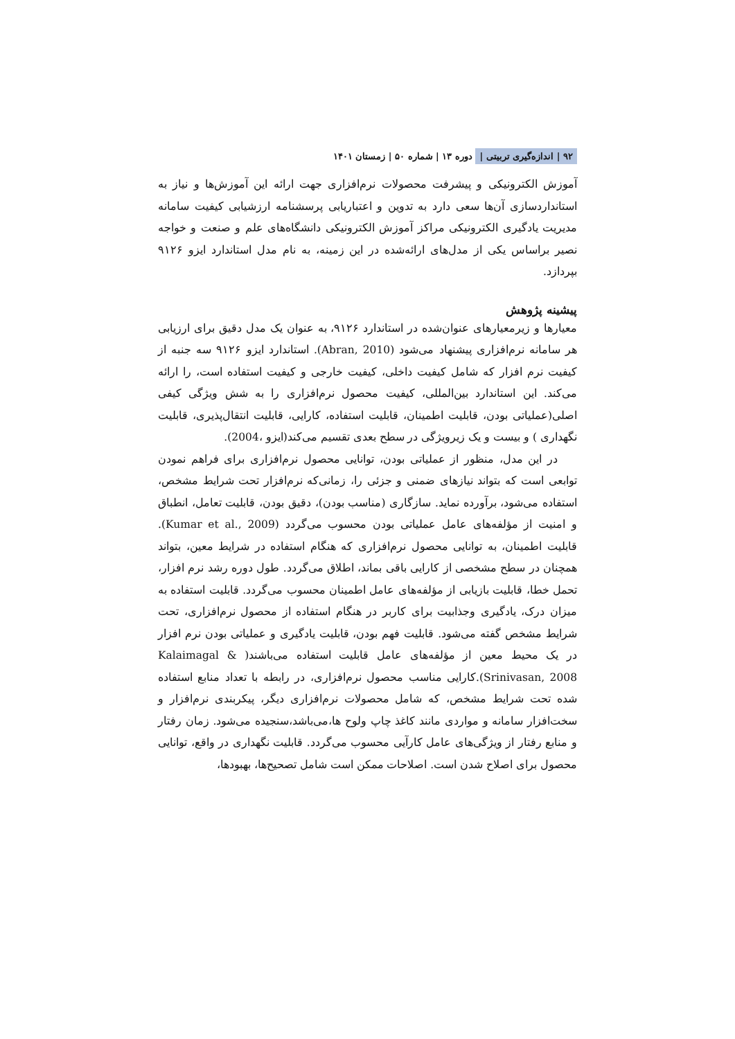۹۲ | اندازه‌گیری تربیتی | دوره ۱۳ | شماره ۵۰ | زمستان ۱۴۰۱
آموزش الکترونیکی و پیشرفت محصولات نرم‌افزاری جهت ارائه این آموزش‌ها و نیاز به استانداردسازی آن‌ها سعی دارد به تدوین و اعتباریابی پرسشنامه ارزشیابی کیفیت سامانه مدیریت یادگیری الکترونیکی مراکز آموزش الکترونیکی دانشگاه‌های علم و صنعت و خواجه نصیر براساس یکی از مدل‌های ارائه‌شده در این زمینه، به نام مدل استاندارد ایزو ۹۱۲۶ بپردازد.
پیشینه پژوهش
معیارها و زیرمعیارهای عنوان‌شده در استاندارد ۹۱۲۶، به عنوان یک مدل دقیق برای ارزیابی هر سامانه نرم‌افزاری پیشنهاد می‌شود (Abran, 2010). استاندارد ایزو ۹۱۲۶ سه جنبه از کیفیت نرم افزار که شامل کیفیت داخلی، کیفیت خارجی و کیفیت استفاده است، را ارائه می‌کند. این استاندارد بین‌المللی، کیفیت محصول نرم‌افزاری را به شش ویژگی کیفی اصلی(عملیاتی بودن، قابلیت اطمینان، قابلیت استفاده، کارایی، قابلیت انتقال‌پذیری، قابلیت نگهداری ) و بیست و یک زیرویژگی در سطح بعدی تقسیم می‌کند(ایزو ،2004).
در این مدل، منظور از عملیاتی بودن، توانایی محصول نرم‌افزاری برای فراهم نمودن توابعی است که بتواند نیازهای ضمنی و جزئی را، زمانی‌که نرم‌افزار تحت شرایط مشخص، استفاده می‌شود، برآورده نماید. سازگاری (مناسب بودن)، دقیق بودن، قابلیت تعامل، انطباق و امنیت از مؤلفه‌های عامل عملیاتی بودن محسوب می‌گردد (Kumar et al., 2009). قابلیت اطمینان، به توانایی محصول نرم‌افزاری که هنگام استفاده در شرایط معین، بتواند همچنان در سطح مشخصی از کارایی باقی بماند، اطلاق می‌گردد. طول دوره رشد نرم افزار، تحمل خطا، قابلیت بازیابی از مؤلفه‌های عامل اطمینان محسوب می‌گردد. قابلیت استفاده به میزان درک، یادگیری وجذابیت برای کاربر در هنگام استفاده از محصول نرم‌افزاری، تحت شرایط مشخص گفته می‌شود. قابلیت فهم بودن، قابلیت یادگیری و عملیاتی بودن نرم افزار در یک محیط معین از مؤلفه‌های عامل قابلیت استفاده می‌باشند( Kalaimagal & Srinivasan, 2008).کارایی مناسب محصول نرم‌افزاری، در رابطه با تعداد منابع استفاده شده تحت شرایط مشخص، که شامل محصولات نرم‌افزاری دیگر، پیکربندی نرم‌افزار و سخت‌افزار سامانه و مواردی مانند کاغذ چاپ ولوح ها،می‌باشد،سنجیده می‌شود. زمان رفتار و منابع رفتار از ویژگی‌های عامل کارآیی محسوب می‌گردد. قابلیت نگهداری در واقع، توانایی محصول برای اصلاح شدن است. اصلاحات ممکن است شامل تصحیح‌ها، بهبودها،